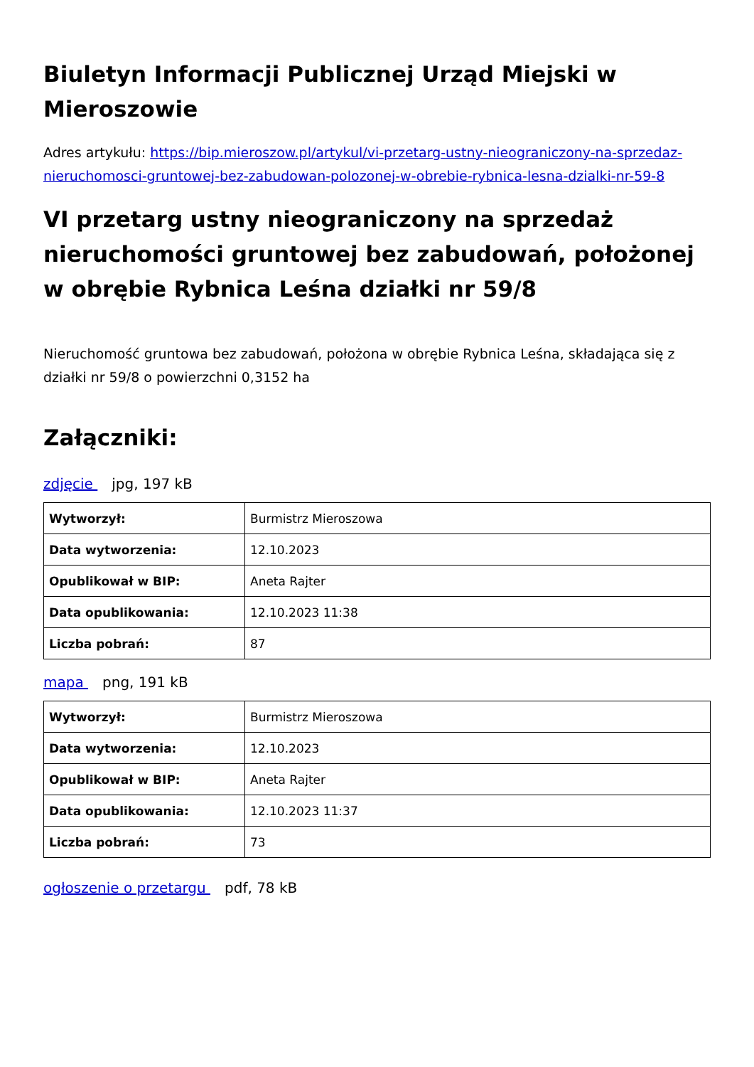Biuletyn Informacji Publicznej Urząd Miejski w Mieroszowie
Adres artykułu: https://bip.mieroszow.pl/artykul/vi-przetarg-ustny-nieograniczony-na-sprzedaz-nieruchomosci-gruntowej-bez-zabudowan-polozonej-w-obrebie-rybnica-lesna-dzialki-nr-59-8
VI przetarg ustny nieograniczony na sprzedaż nieruchomości gruntowej bez zabudowań, położonej w obrębie Rybnica Leśna działki nr 59/8
Nieruchomość gruntowa bez zabudowań, położona w obrębie Rybnica Leśna, składająca się z działki nr 59/8 o powierzchni 0,3152 ha
Załączniki:
zdjęcie jpg, 197 kB
| Wytworzył: | Burmistrz Mieroszowa |
| Data wytworzenia: | 12.10.2023 |
| Opublikował w BIP: | Aneta Rajter |
| Data opublikowania: | 12.10.2023 11:38 |
| Liczba pobrań: | 87 |
mapa png, 191 kB
| Wytworzył: | Burmistrz Mieroszowa |
| Data wytworzenia: | 12.10.2023 |
| Opublikował w BIP: | Aneta Rajter |
| Data opublikowania: | 12.10.2023 11:37 |
| Liczba pobrań: | 73 |
ogłoszenie o przetargu pdf, 78 kB